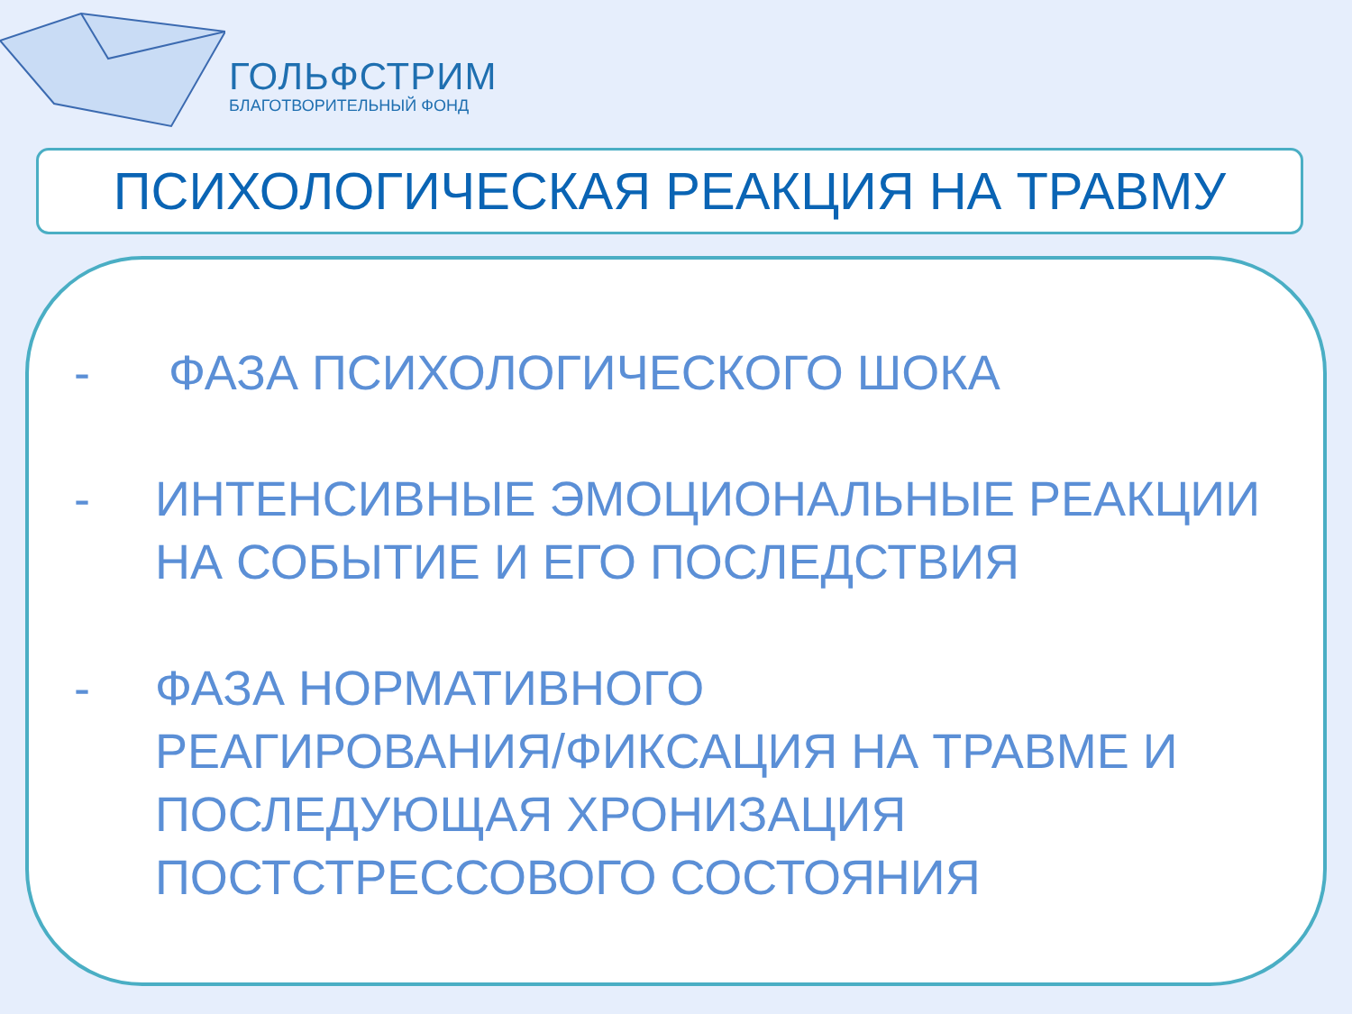ГОЛЬФСТРИМ
БЛАГОТВОРИТЕЛЬНЫЙ ФОНД
ПСИХОЛОГИЧЕСКАЯ РЕАКЦИЯ НА ТРАВМУ
- ФАЗА ПСИХОЛОГИЧЕСКОГО ШОКА
- ИНТЕНСИВНЫЕ ЭМОЦИОНАЛЬНЫЕ РЕАКЦИИ НА СОБЫТИЕ И ЕГО ПОСЛЕДСТВИЯ
- ФАЗА НОРМАТИВНОГО
РЕАГИРОВАНИЯ/ФИКСАЦИЯ НА ТРАВМЕ И ПОСЛЕДУЮЩАЯ ХРОНИЗАЦИЯ ПОСТСТРЕССОВОГО СОСТОЯНИЯ